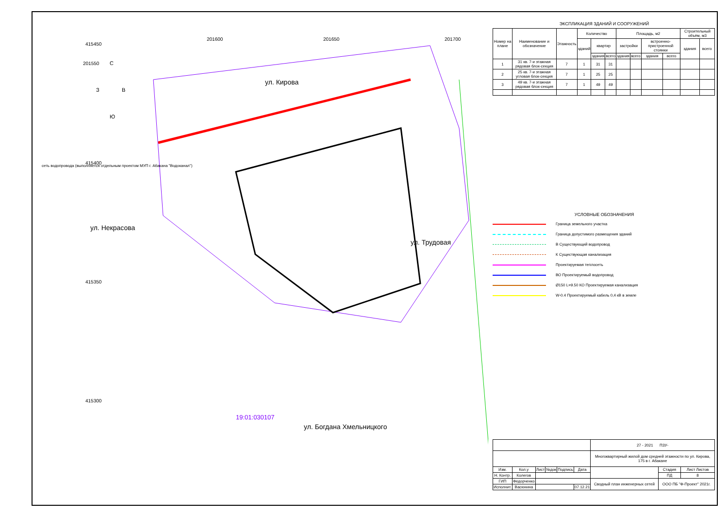ул. Кирова
ул. Богдана Хмельницкого
ул. Некрасова
ул. Трудовая
19:01:030107
415450
415400
415350
415300
201550
201600
201650
201700
сеть водопровода (выполняется отдельным проектом МУП г. Абакана "Водоканал")
С
Ю
З
В
ЭКСПЛИКАЦИЯ ЗДАНИЙ И СООРУЖЕНИЙ
| Номер на плане | Наименование и обозначение | Этажность | Количество | | | Площадь, м2 | | | | Строительный объём, м3 | |
| --- | --- | --- | --- | --- | --- | --- | --- | --- | --- | --- | --- |
| | | | зданий | квартир | | застройки | | встроенно-пристроенной стоянки | | здания | всего |
| | | | | здания | всего | здания | всего | здания | всего | | |
| 1 | 31 кв. 7-и этажная рядовая блок-секция | 7 | 1 | 31 | 31 | | | | | | |
| 2 | 25 кв. 7-и этажная угловая блок-секция | 7 | 1 | 25 | 25 | | | | | | |
| 3 | 49 кв. 7-и этажная рядовая блок-секция | 7 | 1 | 49 | 49 | | | | | | |
УСЛОВНЫЕ ОБОЗНАЧЕНИЯ
Граница земельного участка
Граница допустимого размещения зданий
В Существующий водопровод
К Существующая канализация
Проектируемая теплосеть
ВО Проектируемый водопровод
Ø150 L=9.50 КО Проектируемая канализация
W-0.4 Проектируемый кабель 0,4 кВ в земле
| | | | | | | 27 - 2021 ПЗУ- | | |
| | | | | | | Многоквартирный жилой дом средней этажности по ул. Кирова, 175 в г. Абакане | | |
| Изм. | Кол.у | Лист | №док | Подпись | Дата | | Стадия | Лист Листов |
| Н. Контр. | Колегов | | | | | | ПД | 8 |
| ГИП | Федорченко | | | | | Сводный план инженерных сетей | ООО ПБ "Ф-Проект" 2021г. | |
| Исполнит. | Васюнина | | | | 07.12.21 | | | |